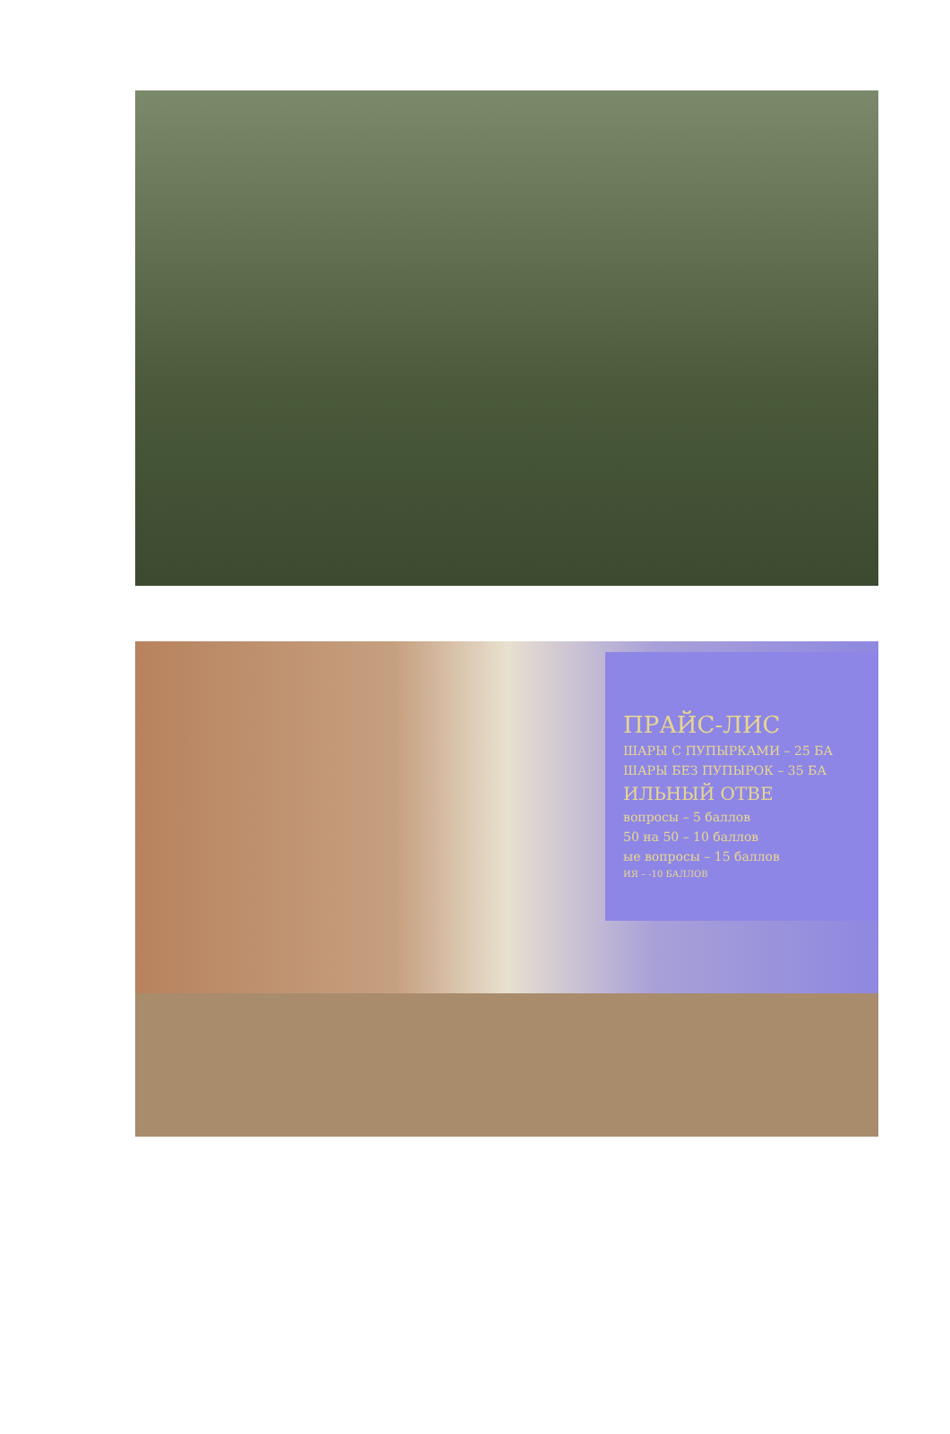ПРАЙС-ЛИС
ШАРЫ С ПУПЫРКАМИ – 25 БА
ШАРЫ БЕЗ ПУПЫРОК – 35 БА
ИЛЬНЫЙ ОТВЕ
вопросы – 5 баллов
50 на 50 – 10 баллов
ые вопросы – 15 баллов
ИЯ – -10 БАЛЛОВ